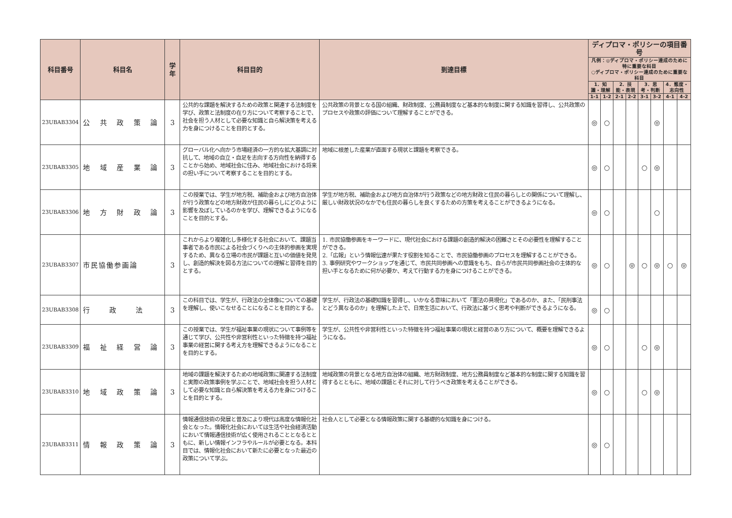| 科目番号 | 科目名 | 学年 | 科目目的 | 到達目標 | ディプロマ・ポリシーの項目番号 | | | | | | | |
| --- | --- | --- | --- | --- | --- | --- | --- | --- | --- | --- | --- | --- |
| | | | | | 凡例：◎ディプロマ・ポリシー達成のために特に重要な科目 ○ディプロマ・ポリシー達成のために重要な科目 | | | | | | | |
| | | | | | 1．知識・理解 | | 2．技能・表現 | | 3．思考・判断 | | 4．態度・志向性 | |
| | | | | | 1-1 | 1-2 | 2-1 | 2-2 | 3-1 | 3-2 | 4-1 | 4-2 |
| 23UBAB3304 | 公 共 政 策 論 | 3 | 公共的な課題を解決するための政策と関連する法制度を学び、政策と法制度の在り方について考察することで、社会を担う人材として必要な知識と自ら解決策を考える力を身につけることを目的とする。 | 公共政策の背景となる国の組織、財政制度、公務員制度など基本的な制度に関する知識を習得し、公共政策のプロセスや政策の評価について理解することができる。 | ◎ | ○ | | | | ◎ | | |
| 23UBAB3305 | 地 域 産 業 論 | 3 | グローバル化へ向かう市場経済の一方的な拡大基調に対抗して、地域の自立・自足を志向する方向性を納得することから始め、地域社会に住み、地域社会における将来の担い手について考察することを目的とする。 | 地域に根差した産業が直面する現状と課題を考察できる。 | ◎ | ○ | | | ○ | ◎ | | |
| 23UBAB3306 | 地 方 財 政 論 | 3 | この授業では、学生が地方税、補助金および地方自治体が行う政策などの地方財政が住民の暮らしにどのように影響を及ぼしているのかを学び、理解できるようになることを目的とする。 | 学生が地方税、補助金および地方自治体が行う政策などの地方財政と住民の暮らしとの関係について理解し、厳しい財政状況のなかでも住民の暮らしを良くするための方策を考えることができるようになる。 | ◎ | ○ | | | | ○ | | |
| 23UBAB3307 | 市民協働参画論 | 3 | これからより複雑化し多様化する社会において、課題当事者である市民による社会づくりへの主体的参画を実現するため、異なる立場の市民が課題と互いの価値を発見し、創造的解決を図る方法についての理解と習得を目的とする。 | 1. 市民協働参画をキーワードに、現代社会における課題の創造的解決の困難さとその必要性を理解することができる。 2.「広報」という情報伝達が果たす役割を知ることで、市民協働参画のプロセスを理解することができる。 3. 事例研究やワークショップを通じて、市民共同参画への意識をもち、自らが市民共同参画社会の主体的な担い手となるために何が必要か、考えて行動する力を身につけることができる。 | ◎ | ○ | | ◎ | ○ | ◎ | ○ | ◎ |
| 23UBAB3308 | 行政法 | 3 | この科目では、学生が、行政法の全体像についての基礎を理解し、使いこなせることになることを目的とする。 | 学生が、行政法の基礎知識を習得し、いかなる意味において「憲法の具現化」であるのか、また、「民刑事法とどう異なるのか」を理解した上で、日常生活において、行政法に基づく思考や判断ができるようになる。 | ◎ | ○ | | | | | | |
| 23UBAB3309 | 福 祉 経 営 論 | 3 | この授業では、学生が福祉事業の現状について事例等を通じて学び、公共性や非営利性といった特徴を持つ福祉事業の経営に関する考え方を理解できるようになることを目的とする。 | 学生が、公共性や非営利性といった特徴を持つ福祉事業の現状と経営のあり方について、概要を理解できるようになる。 | ◎ | ○ | | | ○ | ◎ | | |
| 23UBAB3310 | 地 域 政 策 論 | 3 | 地域の課題を解決するための地域政策に関連する法制度と実際の政策事例を学ぶことで、地域社会を担う人材として必要な知識と自ら解決策を考える力を身につけることを目的とする。 | 地域政策の背景となる地方自治体の組織、地方財政制度、地方公務員制度など基本的な制度に関する知識を習得するとともに、地域の課題とそれに対して行うべき政策を考えることができる。 | ◎ | ○ | | | ○ | ◎ | | |
| 23UBAB3311 | 情 報 政 策 論 | 3 | 情報通信技術の発展と普及により現代は高度な情報化社会となった。情報化社会においては生活や社会経済活動において情報通信技術が広く使用されることとなるとともに、新しい情報インフラやルールが必要となる。本科目では、情報化社会において新たに必要となった最近の政策について学ぶ。 | 社会人として必要となる情報政策に関する基礎的な知識を身につける。 | ◎ | ○ | | | | | | |